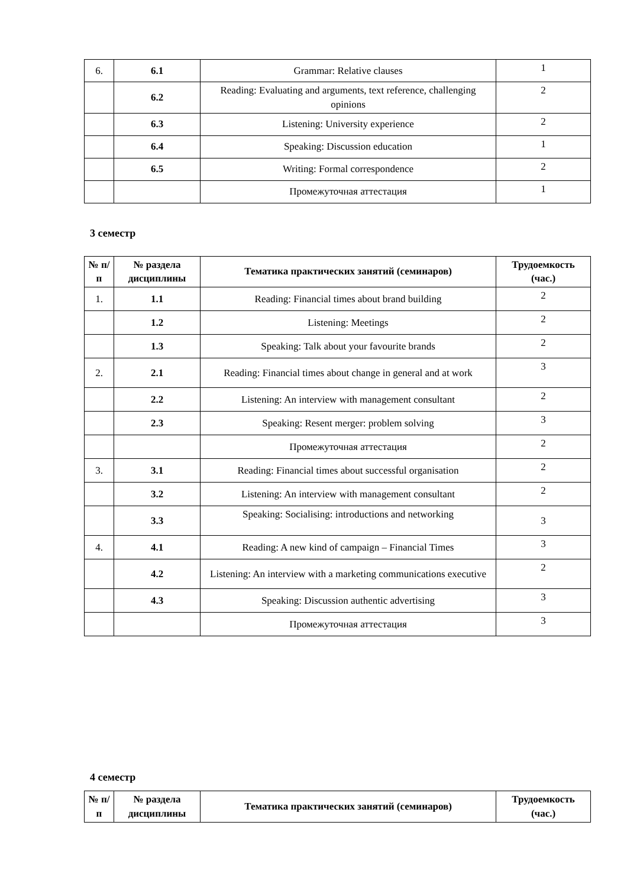| 6. | 6.1 | Grammar: Relative clauses | 1 |
| | 6.2 | Reading: Evaluating and arguments, text reference, challenging opinions | 2 |
| | 6.3 | Listening: University experience | 2 |
| | 6.4 | Speaking: Discussion education | 1 |
| | 6.5 | Writing: Formal correspondence | 2 |
| | | Промежуточная аттестация | 1 |
3 семестр
| № п/п | № раздела дисциплины | Тематика практических занятий (семинаров) | Трудоемкость (час.) |
| --- | --- | --- | --- |
| 1. | 1.1 | Reading: Financial times about brand building | 2 |
| | 1.2 | Listening: Meetings | 2 |
| | 1.3 | Speaking: Talk about your favourite brands | 2 |
| 2. | 2.1 | Reading: Financial times about change in general and at work | 3 |
| | 2.2 | Listening: An interview with management consultant | 2 |
| | 2.3 | Speaking: Resent merger: problem solving | 3 |
| | | Промежуточная аттестация | 2 |
| 3. | 3.1 | Reading: Financial times about successful organisation | 2 |
| | 3.2 | Listening: An interview with management consultant | 2 |
| | 3.3 | Speaking: Socialising: introductions and networking | 3 |
| 4. | 4.1 | Reading: A new kind of campaign – Financial Times | 3 |
| | 4.2 | Listening: An interview with a marketing communications executive | 2 |
| | 4.3 | Speaking: Discussion authentic advertising | 3 |
| | | Промежуточная аттестация | 3 |
4 семестр
| № п/п | № раздела дисциплины | Тематика практических занятий (семинаров) | Трудоемкость (час.) |
| --- | --- | --- | --- |